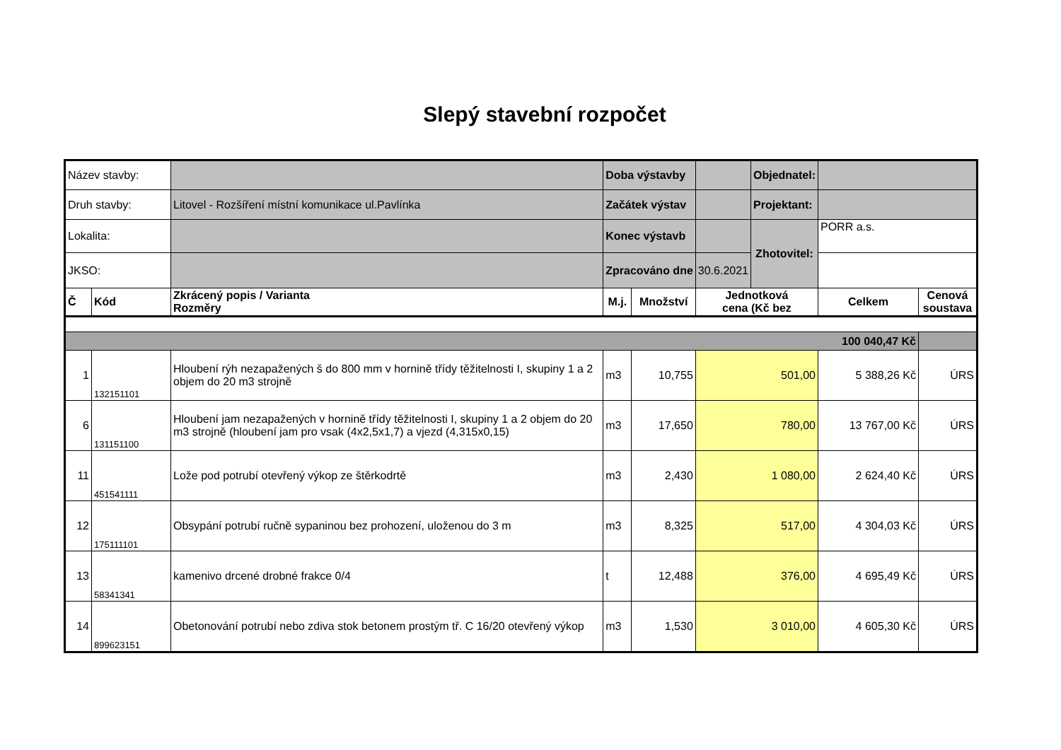Slepý stavební rozpočet
| Název stavby: | | | Doba výstavby | | | Objednatel: | | |
| Druh stavby: | | Litovel - Rozšíření místní komunikace ul.Pavlínka | Začátek výstav | | | Projektant: | | |
| Lokalita: | | | Konec výstavb | | | Zhotovitel: | PORR a.s. | |
| JKSO: | | | Zpracováno dne | | 30.6.2021 | | | |
| Č | Kód | Zkrácený popis / Varianta Rozměry | M.j. | Množství | Jednotková cena (Kč bez | | Celkem | Cenová soustava |
| 100 040,47 Kč | | | | | | | | |
| 1 | 132151101 | Hloubení rýh nezapažených š do 800 mm v hornině třídy těžitelnosti I, skupiny 1 a 2 objem do 20 m3 strojně | m3 | 10,755 | 501,00 | | 5 388,26 Kč | ÚRS |
| 6 | 131151100 | Hloubení jam nezapažených v hornině třídy těžitelnosti I, skupiny 1 a 2 objem do 20 m3 strojně (hloubení jam pro vsak (4x2,5x1,7) a vjezd (4,315x0,15) | m3 | 17,650 | 780,00 | | 13 767,00 Kč | ÚRS |
| 11 | 451541111 | Lože pod potrubí otevřený výkop ze štěrkodrtě | m3 | 2,430 | 1 080,00 | | 2 624,40 Kč | ÚRS |
| 12 | 175111101 | Obsypání potrubí ručně sypaninou bez prohození, uloženou do 3 m | m3 | 8,325 | 517,00 | | 4 304,03 Kč | ÚRS |
| 13 | 58341341 | kamenivo drcené drobné frakce 0/4 | t | 12,488 | 376,00 | | 4 695,49 Kč | ÚRS |
| 14 | 899623151 | Obetonování potrubí nebo zdiva stok betonem prostým tř. C 16/20 otevřený výkop | m3 | 1,530 | 3 010,00 | | 4 605,30 Kč | ÚRS |